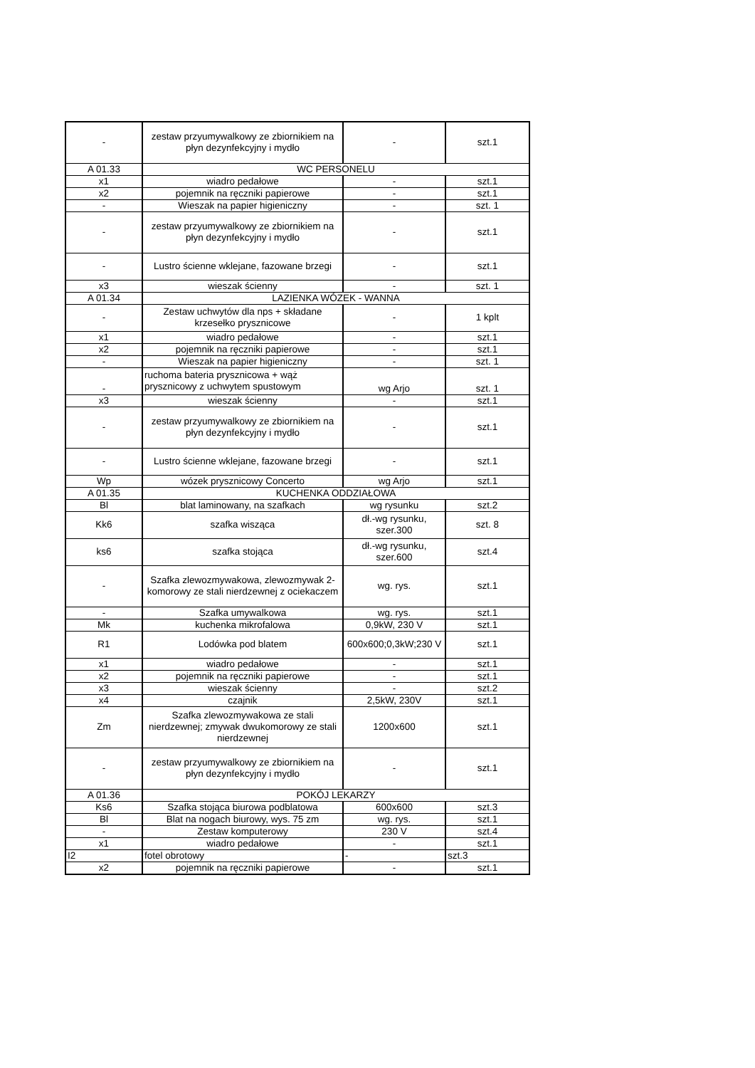| - | zestaw przyumywalkowy ze zbiornikiem na płyn dezynfekcyjny i mydło | - | szt.1 |
| A 01.33 | WC PERSONELU | | |
| x1 | wiadro pedałowe | - | szt.1 |
| x2 | pojemnik na ręczniki papierowe | - | szt.1 |
| - | Wieszak na papier higieniczny | - | szt. 1 |
| - | zestaw przyumywalkowy ze zbiornikiem na płyn dezynfekcyjny i mydło | - | szt.1 |
| - | Lustro ścienne wklejane, fazowane brzegi | - | szt.1 |
| x3 | wieszak ścienny | - | szt. 1 |
| A 01.34 | LAZIENKA WÓZEK - WANNA | | |
| - | Zestaw uchwytów dla nps + składane krzesełko prysznicowe | - | 1 kplt |
| x1 | wiadro pedałowe | - | szt.1 |
| x2 | pojemnik na ręczniki papierowe | - | szt.1 |
| - | Wieszak na papier higieniczny | - | szt. 1 |
| - | ruchoma bateria prysznicowa + wąż prysznicowy z uchwytem spustowym | wg Arjo | szt. 1 |
| x3 | wieszak ścienny | - | szt.1 |
| - | zestaw przyumywalkowy ze zbiornikiem na płyn dezynfekcyjny i mydło | - | szt.1 |
| - | Lustro ścienne wklejane, fazowane brzegi | - | szt.1 |
| Wp | wózek prysznicowy Concerto | wg Arjo | szt.1 |
| A 01.35 | KUCHENKA ODDZIAŁOWA | | |
| Bl | blat laminowany, na szafkach | wg rysunku | szt.2 |
| Kk6 | szafka wisząca | dł.-wg rysunku, szer.300 | szt. 8 |
| ks6 | szafka stojąca | dł.-wg rysunku, szer.600 | szt.4 |
| - | Szafka zlewozmywakowa, zlewozmywak 2-komorowy ze stali nierdzewnej z ociekaczem | wg. rys. | szt.1 |
| - | Szafka umywalkowa | wg. rys. | szt.1 |
| Mk | kuchenka mikrofalowa | 0,9kW, 230 V | szt.1 |
| R1 | Lodówka pod blatem | 600x600;0,3kW;230 V | szt.1 |
| x1 | wiadro pedałowe | - | szt.1 |
| x2 | pojemnik na ręczniki papierowe | - | szt.1 |
| x3 | wieszak ścienny | - | szt.2 |
| x4 | czajnik | 2,5kW, 230V | szt.1 |
| Zm | Szafka zlewozmywakowa ze stali nierdzewnej; zmywak dwukomorowy ze stali nierdzewnej | 1200x600 | szt.1 |
| - | zestaw przyumywalkowy ze zbiornikiem na płyn dezynfekcyjny i mydło | - | szt.1 |
| A 01.36 | POKÓJ LEKARZY | | |
| Ks6 | Szafka stojąca biurowa podblatowa | 600x600 | szt.3 |
| Bl | Blat na nogach biurowy, wys. 75 zm | wg. rys. | szt.1 |
| - | Zestaw komputerowy | 230 V | szt.4 |
| x1 | wiadro pedałowe | - | szt.1 |
| I2 | fotel obrotowy | - | szt.3 |
| x2 | pojemnik na ręczniki papierowe | - | szt.1 |